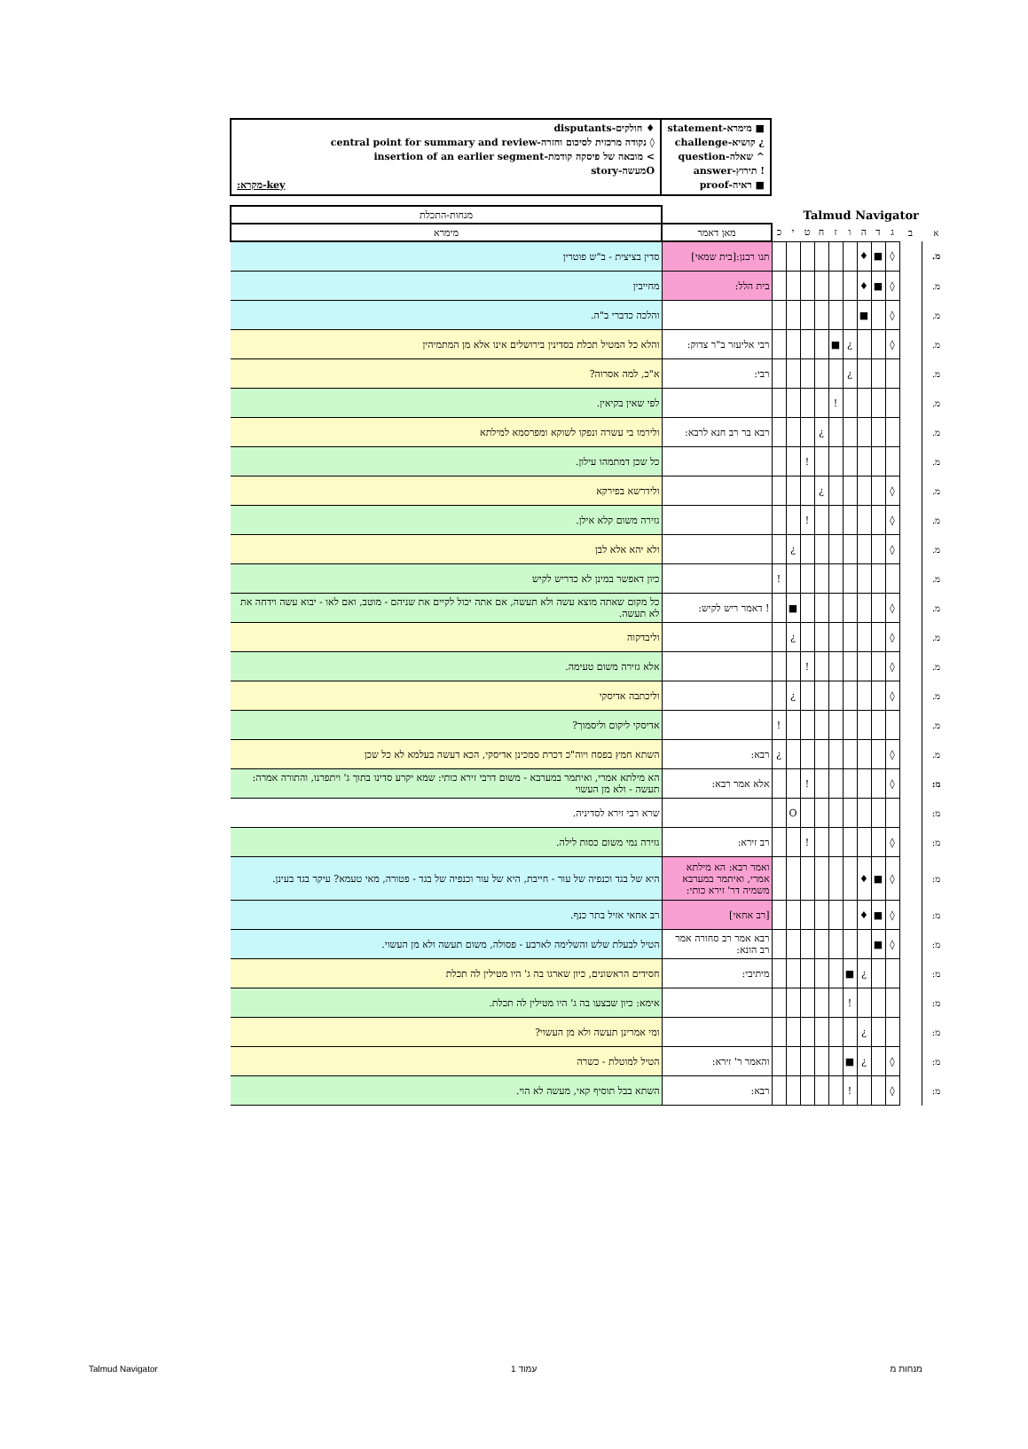■ מימרא-statement
¿ קושיא-challenge
^ שאלה-question
! תירוץ-answer
■ ראיה-proof
♦ חולקים-disputants
◊ נקודה מרכזית לסיכום וחזרה-central point for summary and review
> מובאה של פיסקה קודמת-insertion of an earlier segment
Oמעשה-story
key-מקרא:
| Talmud Navigator | | | | | | | | | | | | מנחות-התכלת |
| א | ב | ג | ד | ה | ו | ז | ח | ט | י | כ | מאן דאמר | מימרא |
| מ. | | ◊ | ■ | ♦ | | | | | | | תנו רבנן:[בית שמאי] | סדין בציצית - ב"ש פוטרין |
| מ. | | ◊ | ■ | ♦ | | | | | | | בית הלל: | מחייבין |
| מ. | | ◊ | | ■ | | | | | | | | והלכה כדברי ב"ה. |
| מ. | | ◊ | | | ¿ | ■ | | | | | רבי אליעזר ב"ר צדוק: | והלא כל המטיל תכלת בסדינין בירושלים אינו אלא מן המתמיהין |
| מ. | | | | | ¿ | | | | | | רבי: | א"כ, למה אסרוה? |
| מ. | | | | | | ! | | | | | | לפי שאין בקיאין. |
| מ. | | | | | | | ¿ | | | | רבא בר רב חנא לרבא: | ולירמו בי עשרה ונפקו לשוקא ומפרסמא למילתא |
| מ. | | | | | | | | ! | | | | כל שכן דמתמהו עילון. |
| מ. | | ◊ | | | | | ¿ | | | | | ולידרשא בפירקא |
| מ. | | ◊ | | | | | | ! | | | | גזירה משום קלא אילן. |
| מ. | | ◊ | | | | | | | ¿ | | | ולא יהא אלא לבן |
| מ. | | | | | | | | | | ! | | כיון דאפשר במינן לא כדריש לקיש |
| מ. | | ◊ | | | | | | | ■ | | ! דאמר ריש לקיש: | כל מקום שאתה מוצא עשה ולא תעשה, אם אתה יכול לקיים את שניהם - מוטב, ואם לאו - יבוא עשה וידחה את לא תעשה. |
| מ. | | ◊ | | | | | | | ¿ | | | וליבדקוה |
| מ. | | ◊ | | | | | | ! | | | | אלא גזירה משום טעימה. |
| מ. | | ◊ | | | | | | | ¿ | | | וליכתבה אדיסקי |
| מ. | | | | | | | | | | ! | | אדיסקי ליקום וליסמוך? |
| מ. | | ◊ | | | | | | | | ¿ | רבא: | השתא חמץ בפסח ויוה"כ דכרת סמכינן אדיסקי, הכא דעשה בעלמא לא כל שכן |
| מ: | | ◊ | | | | | | ! | | | אלא אמר רבא: | הא מילתא אמרי, ואיתמר במערבא - משום דרבי זירא כותי: שמא יקרע סדינו בתוך ג' ויתפרנו, והתורה אמרה: תעשה - ולא מן העשוי |
| מ: | | | | | | | | | O | | | שרא רבי זירא לסדיניה. |
| מ: | | ◊ | | | | | | ! | | | רב זירא: | גזירה נמי משום כסות לילה. |
| מ: | | ◊ | ■ | ♦ | | | | | | | ואמר רבא: הא מילתא אמרי, ואיתמר במערבא משמיה דר' זירא כותי: | היא של בגד וכנפיה של עור - חייבת, היא של עור וכנפיה של בגד - פטורה, מאי טעמא? עיקר בגד בעינן. |
| מ: | | ◊ | ■ | ♦ | | | | | | | [רב אחאי] | רב אחאי אזיל בתר כנף. |
| מ: | | ◊ | ■ | | | | | | | | רבא אמר רב סחורה אמר רב הונא: | הטיל לבעלת שלש והשלימה לארבע - פסולה, משום תעשה ולא מן העשוי. |
| מ: | | | | ¿ | ■ | | | | | | מיתיבי: | חסידים הראשונים, כיון שארגו בה ג' היו מטילין לה תכלת |
| מ: | | | | | ! | | | | | | | אימא: כיון שבצעו בה ג' היו מטילין לה תכלת. |
| מ: | | | | ¿ | | | | | | | | ומי אמרינן תעשה ולא מן העשוי? |
| מ: | | ◊ | | ¿ | ■ | | | | | | והאמר ר' זירא: | הטיל למוטלת - כשרה |
| מ: | | ◊ | | | ! | | | | | | רבא: | השתא בבל תוסיף קאי, מעשה לא הוי. |
Talmud Navigator עמוד 1 מנחות מ